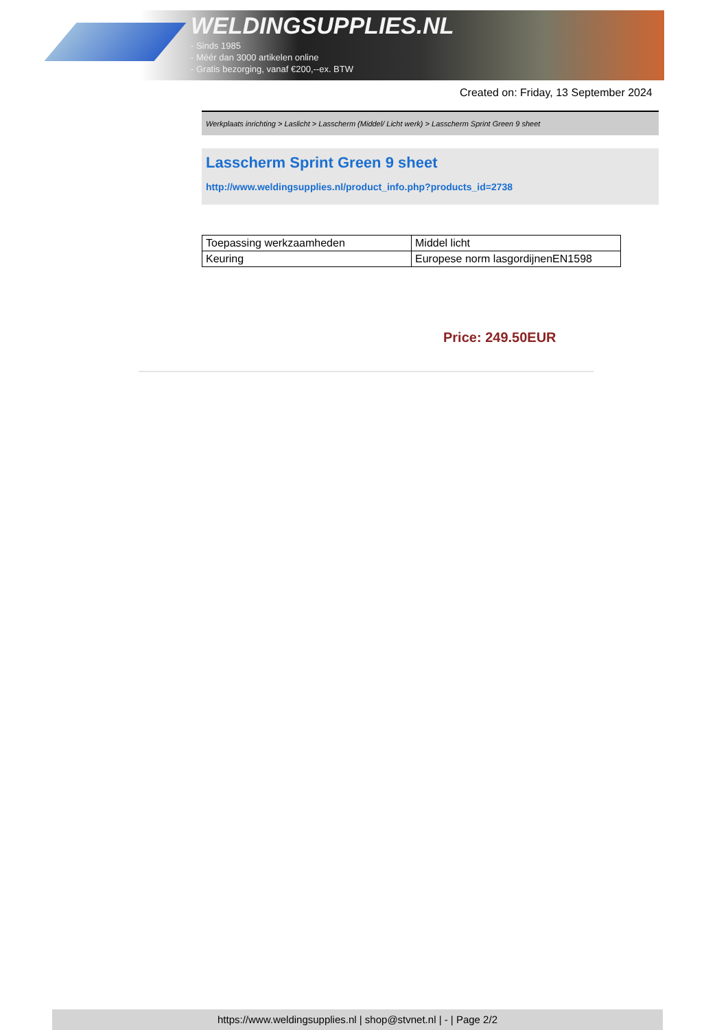WELDINGSUPPLIES.NL
- Sinds 1985
- Méér dan 3000 artikelen online
- Gratis bezorging, vanaf €200,--ex. BTW
Created on: Friday, 13 September 2024
Werkplaats inrichting > Laslicht > Lasscherm (Middel/ Licht werk) > Lasscherm Sprint Green 9 sheet
Lasscherm Sprint Green 9 sheet
http://www.weldingsupplies.nl/product_info.php?products_id=2738
| Toepassing werkzaamheden | Middel licht |
| Keuring | Europese norm lasgordijnenEN1598 |
Price: 249.50EUR
https://www.weldingsupplies.nl | shop@stvnet.nl | - | Page 2/2